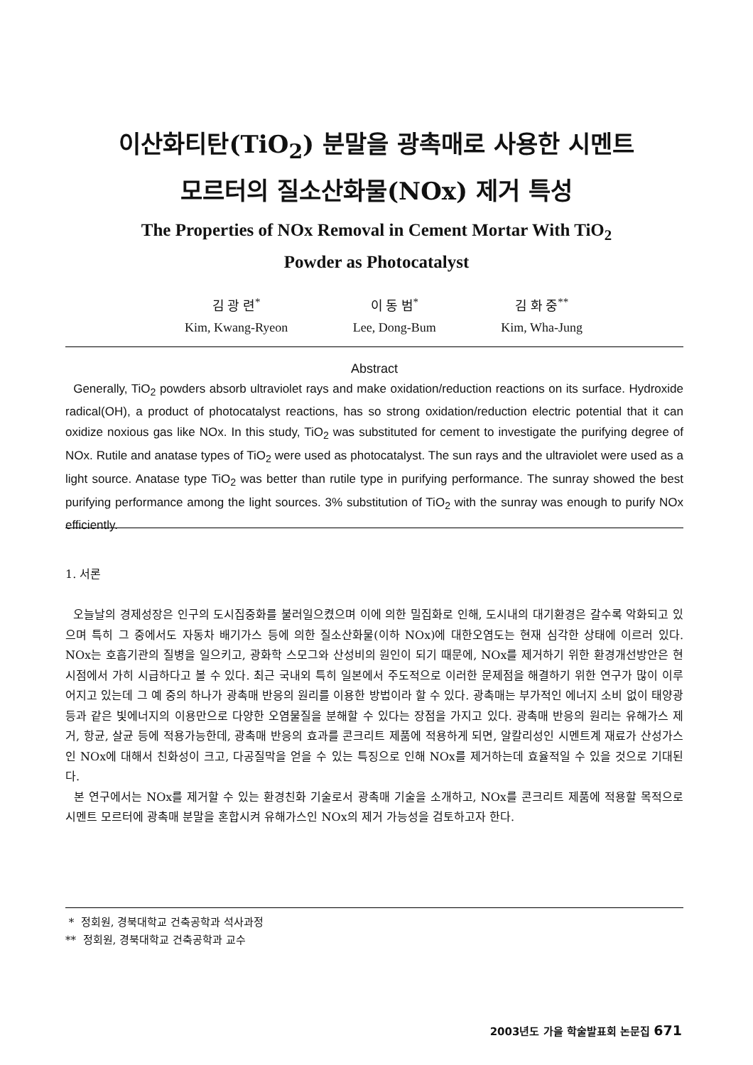이산화티탄(TiO<sub>2</sub>) 분말을 광촉매로 사용한 시멘트
모르터의 질소산화물(NOx) 제거 특성
The Properties of NOx Removal in Cement Mortar With TiO<sub>2</sub>
Powder as Photocatalyst
김 광 련<sup>*</sup>
Kim, Kwang-Ryeon
이 동 범<sup>*</sup>
Lee, Dong-Bum
김 화 중<sup>**</sup>
Kim, Wha-Jung
Abstract
Generally, TiO<sub>2</sub> powders absorb ultraviolet rays and make oxidation/reduction reactions on its surface. Hydroxide radical(OH), a product of photocatalyst reactions, has so strong oxidation/reduction electric potential that it can oxidize noxious gas like NOx. In this study, TiO<sub>2</sub> was substituted for cement to investigate the purifying degree of NOx. Rutile and anatase types of TiO<sub>2</sub> were used as photocatalyst. The sun rays and the ultraviolet were used as a light source. Anatase type TiO<sub>2</sub> was better than rutile type in purifying performance. The sunray showed the best purifying performance among the light sources. 3% substitution of TiO<sub>2</sub> with the sunray was enough to purify NOx efficiently.
1. 서론
오늘날의 경제성장은 인구의 도시집중화를 불러일으켰으며 이에 의한 밀집화로 인해, 도시내의 대기환경은 갈수록 악화되고 있으며 특히 그 중에서도 자동차 배기가스 등에 의한 질소산화물(이하 NOx)에 대한오염도는 현재 심각한 상태에 이르러 있다. NOx는 호흡기관의 질병을 일으키고, 광화학 스모그와 산성비의 원인이 되기 때문에, NOx를 제거하기 위한 환경개선방안은 현시점에서 가히 시급하다고 볼 수 있다. 최근 국내외 특히 일본에서 주도적으로 이러한 문제점을 해결하기 위한 연구가 많이 이루어지고 있는데 그 예 중의 하나가 광촉매 반응의 원리를 이용한 방법이라 할 수 있다. 광촉매는 부가적인 에너지 소비 없이 태양광 등과 같은 빛에너지의 이용만으로 다양한 오염물질을 분해할 수 있다는 장점을 가지고 있다. 광촉매 반응의 원리는 유해가스 제거, 항균, 살균 등에 적용가능한데, 광촉매 반응의 효과를 콘크리트 제품에 적용하게 되면, 알칼리성인 시멘트계 재료가 산성가스인 NOx에 대해서 친화성이 크고, 다공질막을 얻을 수 있는 특징으로 인해 NOx를 제거하는데 효율적일 수 있을 것으로 기대된다.
본 연구에서는 NOx를 제거할 수 있는 환경친화 기술로서 광촉매 기술을 소개하고, NOx를 콘크리트 제품에 적용할 목적으로 시멘트 모르터에 광촉매 분말을 혼합시켜 유해가스인 NOx의 제거 가능성을 검토하고자 한다.
* 정회원, 경북대학교 건축공학과 석사과정
** 정회원, 경북대학교 건축공학과 교수
2003년도 가을 학술발표회 논문집 671